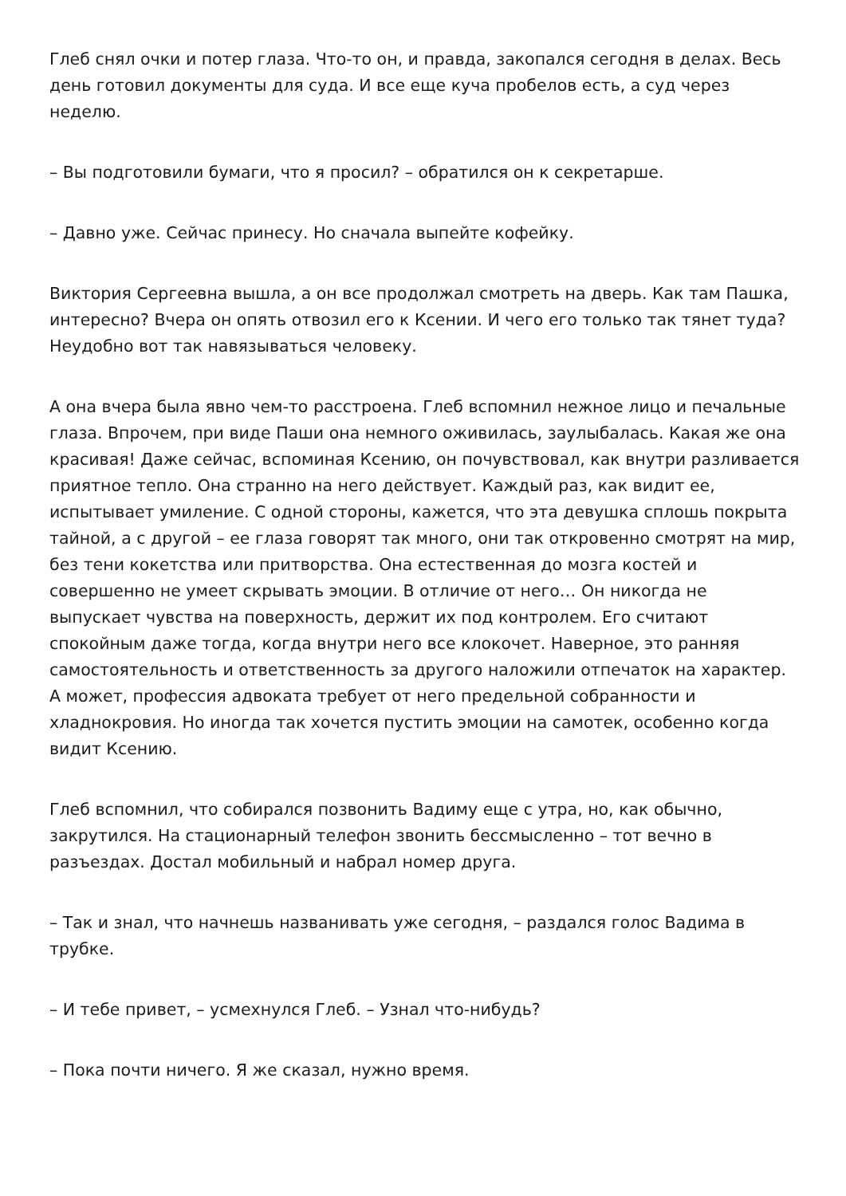Глеб снял очки и потер глаза. Что-то он, и правда, закопался сегодня в делах. Весь день готовил документы для суда. И все еще куча пробелов есть, а суд через неделю.
– Вы подготовили бумаги, что я просил? – обратился он к секретарше.
– Давно уже. Сейчас принесу. Но сначала выпейте кофейку.
Виктория Сергеевна вышла, а он все продолжал смотреть на дверь. Как там Пашка, интересно? Вчера он опять отвозил его к Ксении. И чего его только так тянет туда? Неудобно вот так навязываться человеку.
А она вчера была явно чем-то расстроена. Глеб вспомнил нежное лицо и печальные глаза. Впрочем, при виде Паши она немного оживилась, заулыбалась. Какая же она красивая! Даже сейчас, вспоминая Ксению, он почувствовал, как внутри разливается приятное тепло. Она странно на него действует. Каждый раз, как видит ее, испытывает умиление. С одной стороны, кажется, что эта девушка сплошь покрыта тайной, а с другой – ее глаза говорят так много, они так откровенно смотрят на мир, без тени кокетства или притворства. Она естественная до мозга костей и совершенно не умеет скрывать эмоции. В отличие от него… Он никогда не выпускает чувства на поверхность, держит их под контролем. Его считают спокойным даже тогда, когда внутри него все клокочет. Наверное, это ранняя самостоятельность и ответственность за другого наложили отпечаток на характер. А может, профессия адвоката требует от него предельной собранности и хладнокровия. Но иногда так хочется пустить эмоции на самотек, особенно когда видит Ксению.
Глеб вспомнил, что собирался позвонить Вадиму еще с утра, но, как обычно, закрутился. На стационарный телефон звонить бессмысленно – тот вечно в разъездах. Достал мобильный и набрал номер друга.
– Так и знал, что начнешь названивать уже сегодня, – раздался голос Вадима в трубке.
– И тебе привет, – усмехнулся Глеб. – Узнал что-нибудь?
– Пока почти ничего. Я же сказал, нужно время.